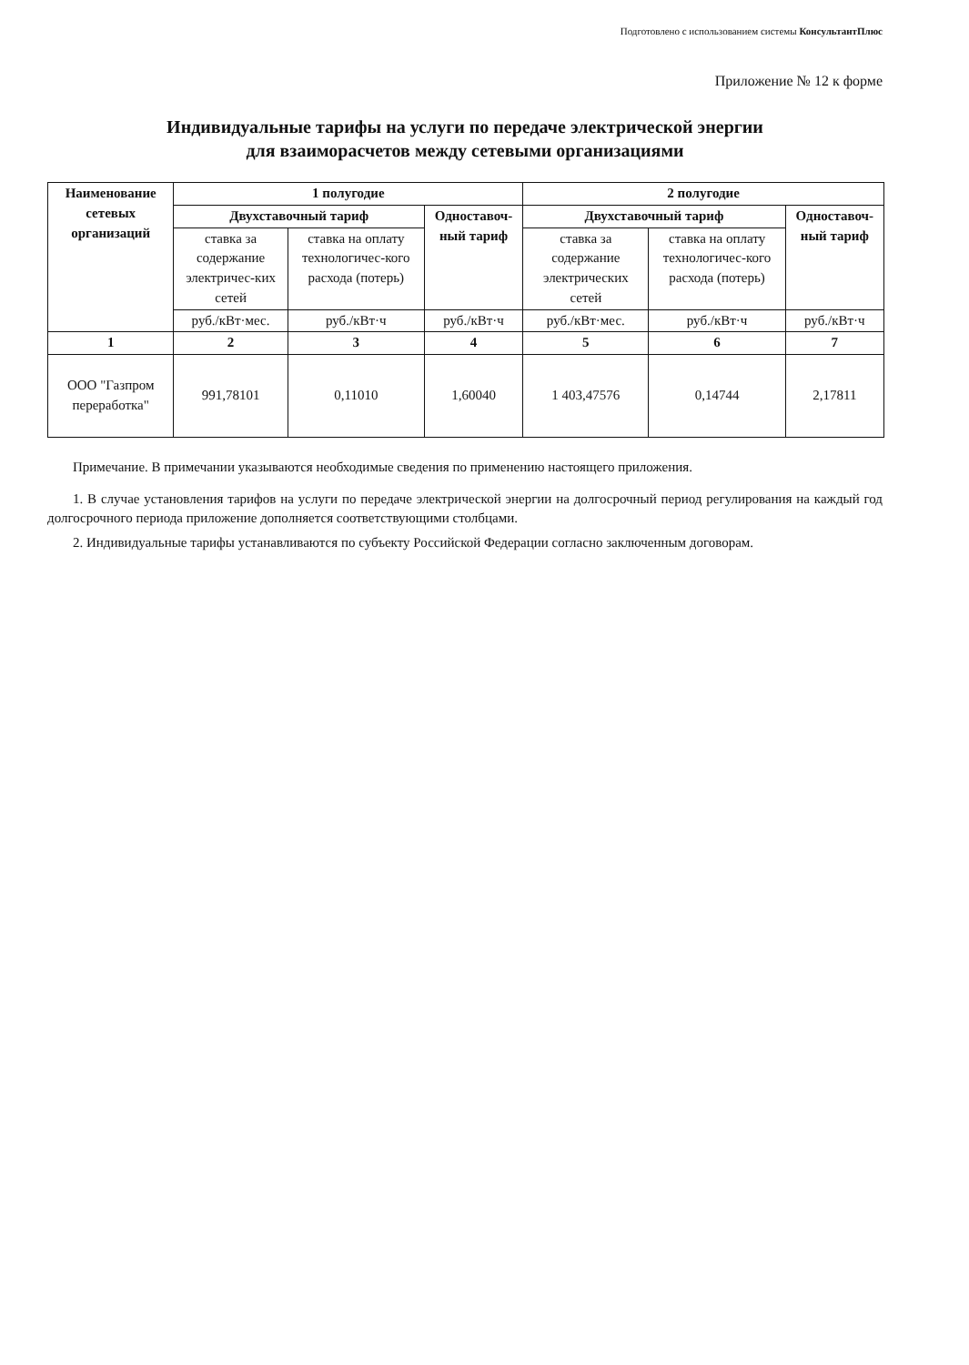Подготовлено с использованием системы КонсультантПлюс
Приложение № 12 к форме
Индивидуальные тарифы на услуги по передаче электрической энергии
для взаиморасчетов между сетевыми организациями
| Наименование сетевых организаций | 1 полугодие | | | 2 полугодие | | |
| --- | --- | --- | --- | --- | --- | --- |
| | Двухставочный тариф | | Одноставоч-ный тариф | Двухставочный тариф | | Одноставоч-ный тариф |
| | ставка за содержание электричес-ких сетей | ставка на оплату технологичес-кого расхода (потерь) | | ставка за содержание электрических сетей | ставка на оплату технологичес-кого расхода (потерь) | |
| | руб./кВт·мес. | руб./кВт·ч | руб./кВт·ч | руб./кВт·мес. | руб./кВт·ч | руб./кВт·ч |
| 1 | 2 | 3 | 4 | 5 | 6 | 7 |
| ООО "Газпром переработка" | 991,78101 | 0,11010 | 1,60040 | 1 403,47576 | 0,14744 | 2,17811 |
Примечание. В примечании указываются необходимые сведения по применению настоящего приложения.
1. В случае установления тарифов на услуги по передаче электрической энергии на долгосрочный период регулирования на каждый год долгосрочного периода приложение дополняется соответствующими столбцами.
2. Индивидуальные тарифы устанавливаются по субъекту Российской Федерации согласно заключенным договорам.